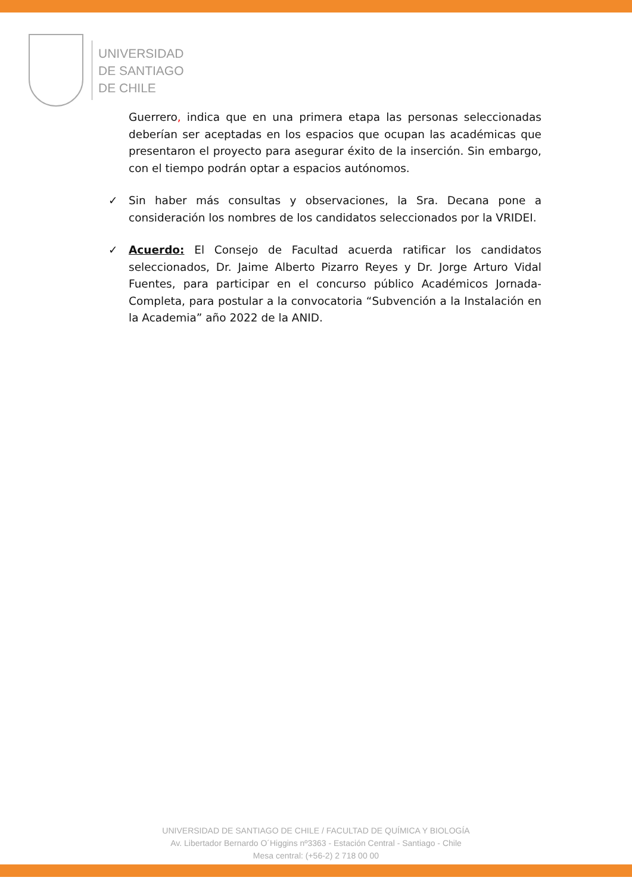UNIVERSIDAD
DE SANTIAGO
DE CHILE
Guerrero, indica que en una primera etapa las personas seleccionadas deberían ser aceptadas en los espacios que ocupan las académicas que presentaron el proyecto para asegurar éxito de la inserción. Sin embargo, con el tiempo podrán optar a espacios autónomos.
✓ Sin haber más consultas y observaciones, la Sra. Decana pone a consideración los nombres de los candidatos seleccionados por la VRIDEI.
✓ Acuerdo: El Consejo de Facultad acuerda ratificar los candidatos seleccionados, Dr. Jaime Alberto Pizarro Reyes y Dr. Jorge Arturo Vidal Fuentes, para participar en el concurso público Académicos Jornada-Completa, para postular a la convocatoria “Subvención a la Instalación en la Academia” año 2022 de la ANID.
UNIVERSIDAD DE SANTIAGO DE CHILE / FACULTAD DE QUÍMICA Y BIOLOGÍA
Av. Libertador Bernardo O´Higgins nº3363 - Estación Central - Santiago - Chile
Mesa central: (+56-2) 2 718 00 00